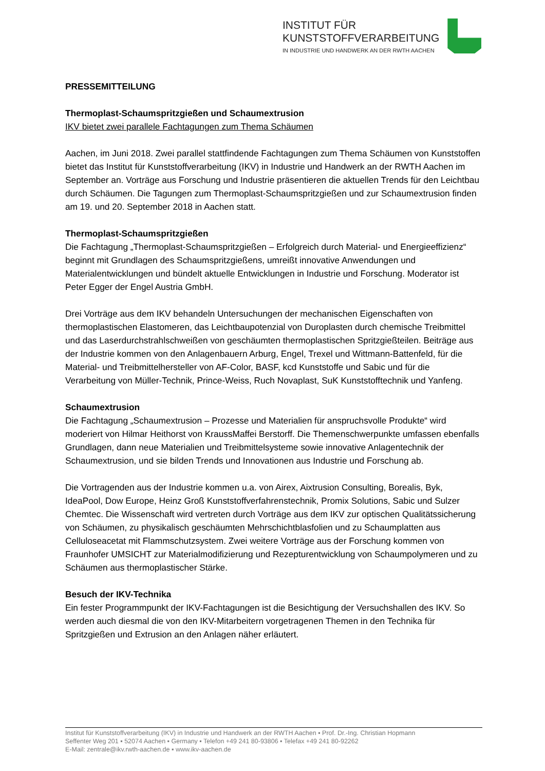INSTITUT FÜR
KUNSTSTOFFVERARBEITUNG
IN INDUSTRIE UND HANDWERK AN DER RWTH AACHEN
PRESSEMITTEILUNG
Thermoplast-Schaumspritzgießen und Schaumextrusion
IKV bietet zwei parallele Fachtagungen zum Thema Schäumen
Aachen, im Juni 2018. Zwei parallel stattfindende Fachtagungen zum Thema Schäumen von Kunststoffen bietet das Institut für Kunststoffverarbeitung (IKV) in Industrie und Handwerk an der RWTH Aachen im September an. Vorträge aus Forschung und Industrie präsentieren die aktuellen Trends für den Leichtbau durch Schäumen. Die Tagungen zum Thermoplast-Schaumspritzgießen und zur Schaumextrusion finden am 19. und 20. September 2018 in Aachen statt.
Thermoplast-Schaumspritzgießen
Die Fachtagung „Thermoplast-Schaumspritzgießen – Erfolgreich durch Material- und Energieeffizienz“ beginnt mit Grundlagen des Schaumspritzgießens, umreißt innovative Anwendungen und Materialentwicklungen und bündelt aktuelle Entwicklungen in Industrie und Forschung. Moderator ist Peter Egger der Engel Austria GmbH.
Drei Vorträge aus dem IKV behandeln Untersuchungen der mechanischen Eigenschaften von thermoplastischen Elastomeren, das Leichtbaupotenzial von Duroplasten durch chemische Treibmittel und das Laserdurchstrahlschweißen von geschäumten thermoplastischen Spritzgießteilen. Beiträge aus der Industrie kommen von den Anlagenbauern Arburg, Engel, Trexel und Wittmann-Battenfeld, für die Material- und Treibmittelhersteller von AF-Color, BASF, kcd Kunststoffe und Sabic und für die Verarbeitung von Müller-Technik, Prince-Weiss, Ruch Novaplast, SuK Kunststofftechnik und Yanfeng.
Schaumextrusion
Die Fachtagung „Schaumextrusion – Prozesse und Materialien für anspruchsvolle Produkte“ wird moderiert von Hilmar Heithorst von KraussMaffei Berstorff. Die Themenschwerpunkte umfassen ebenfalls Grundlagen, dann neue Materialien und Treibmittelsysteme sowie innovative Anlagentechnik der Schaumextrusion, und sie bilden Trends und Innovationen aus Industrie und Forschung ab.
Die Vortragenden aus der Industrie kommen u.a. von Airex, Aixtrusion Consulting, Borealis, Byk, IdeaPool, Dow Europe, Heinz Groß Kunststoffverfahrenstechnik, Promix Solutions, Sabic und Sulzer Chemtec. Die Wissenschaft wird vertreten durch Vorträge aus dem IKV zur optischen Qualitätssicherung von Schäumen, zu physikalisch geschäumten Mehrschichtblasfolien und zu Schaumplatten aus Celluloseacetat mit Flammschutzsystem. Zwei weitere Vorträge aus der Forschung kommen von Fraunhofer UMSICHT zur Materialmodifizierung und Rezepturentwicklung von Schaumpolymeren und zu Schäumen aus thermoplastischer Stärke.
Besuch der IKV-Technika
Ein fester Programmpunkt der IKV-Fachtagungen ist die Besichtigung der Versuchshallen des IKV. So werden auch diesmal die von den IKV-Mitarbeitern vorgetragenen Themen in den Technika für Spritzgießen und Extrusion an den Anlagen näher erläutert.
Institut für Kunststoffverarbeitung (IKV) in Industrie und Handwerk an der RWTH Aachen ▪ Prof. Dr.-Ing. Christian Hopmann
Seffenter Weg 201 ▪ 52074 Aachen ▪ Germany ▪ Telefon +49 241 80-93806 ▪ Telefax +49 241 80-92262
E-Mail: zentrale@ikv.rwth-aachen.de ▪ www.ikv-aachen.de